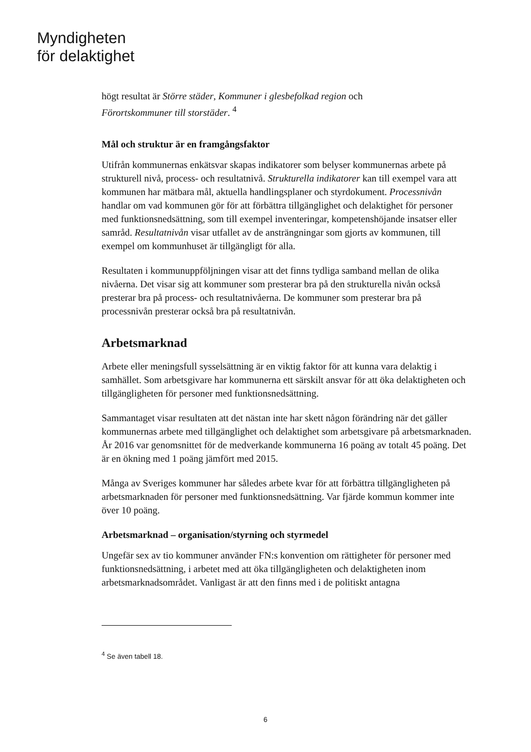Myndigheten
för delaktighet
högt resultat är Större städer, Kommuner i glesbefolkad region och
Förortskommuner till storstäder. <sup>4</sup>
Mål och struktur är en framgångsfaktor
Utifrån kommunernas enkätsvar skapas indikatorer som belyser kommunernas arbete på strukturell nivå, process- och resultatnivå. Strukturella indikatorer kan till exempel vara att kommunen har mätbara mål, aktuella handlingsplaner och styrdokument. Processnivån handlar om vad kommunen gör för att förbättra tillgänglighet och delaktighet för personer med funktionsnedsättning, som till exempel inventeringar, kompetenshöjande insatser eller samråd. Resultatnivån visar utfallet av de ansträngningar som gjorts av kommunen, till exempel om kommunhuset är tillgängligt för alla.
Resultaten i kommunuppföljningen visar att det finns tydliga samband mellan de olika nivåerna. Det visar sig att kommuner som presterar bra på den strukturella nivån också presterar bra på process- och resultatnivåerna. De kommuner som presterar bra på processnivån presterar också bra på resultatnivån.
Arbetsmarknad
Arbete eller meningsfull sysselsättning är en viktig faktor för att kunna vara delaktig i samhället. Som arbetsgivare har kommunerna ett särskilt ansvar för att öka delaktigheten och tillgängligheten för personer med funktionsnedsättning.
Sammantaget visar resultaten att det nästan inte har skett någon förändring när det gäller kommunernas arbete med tillgänglighet och delaktighet som arbetsgivare på arbetsmarknaden. År 2016 var genomsnittet för de medverkande kommunerna 16 poäng av totalt 45 poäng. Det är en ökning med 1 poäng jämfört med 2015.
Många av Sveriges kommuner har således arbete kvar för att förbättra tillgängligheten på arbetsmarknaden för personer med funktionsnedsättning. Var fjärde kommun kommer inte över 10 poäng.
Arbetsmarknad – organisation/styrning och styrmedel
Ungefär sex av tio kommuner använder FN:s konvention om rättigheter för personer med funktionsnedsättning, i arbetet med att öka tillgängligheten och delaktigheten inom arbetsmarknadsområdet. Vanligast är att den finns med i de politiskt antagna
<sup>4</sup> Se även tabell 18.
6